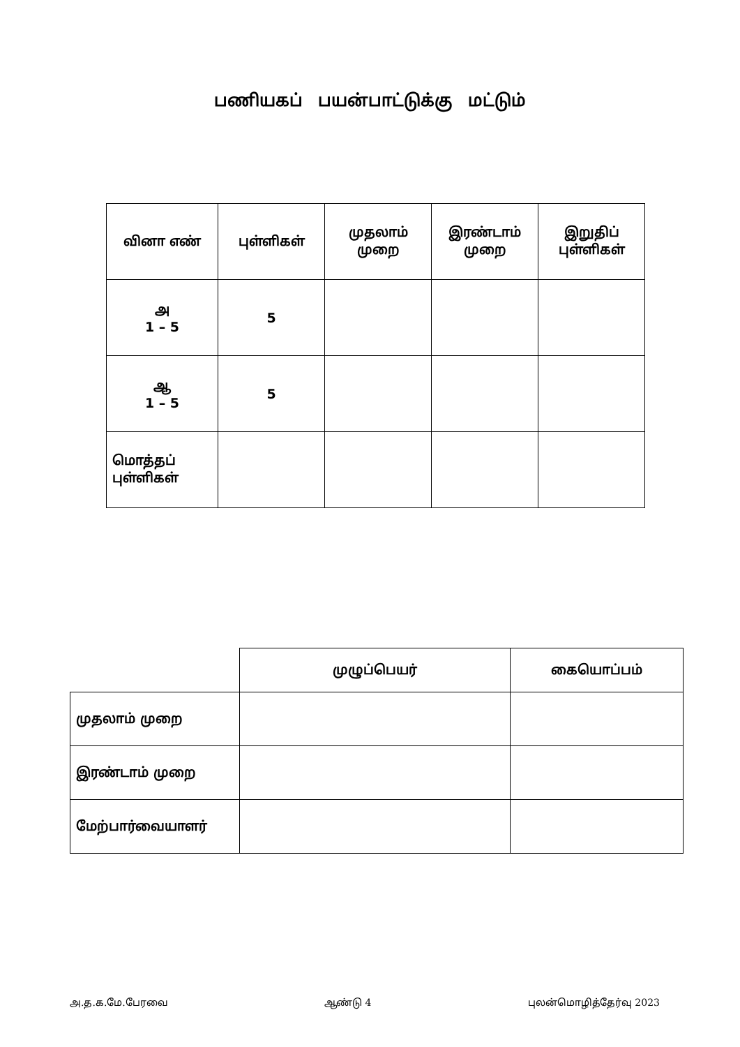பணியகப் பயன்பாட்டுக்கு மட்டும்
| வினா எண் | புள்ளிகள் | முதலாம் முறை | இரண்டாம் முறை | இறுதிப் புள்ளிகள் |
| --- | --- | --- | --- | --- |
| அ 1 – 5 | 5 | | | |
| ஆ 1 – 5 | 5 | | | |
| மொத்தப் புள்ளிகள் | | | | |
| | முழுப்பெயர் | கையொப்பம் |
| முதலாம் முறை | | |
| இரண்டாம் முறை | | |
| மேற்பார்வையாளர் | | |
அ.த.க.மே.பேரவை ஆண்டு 4 புலன்மொழித்தேர்வு 2023